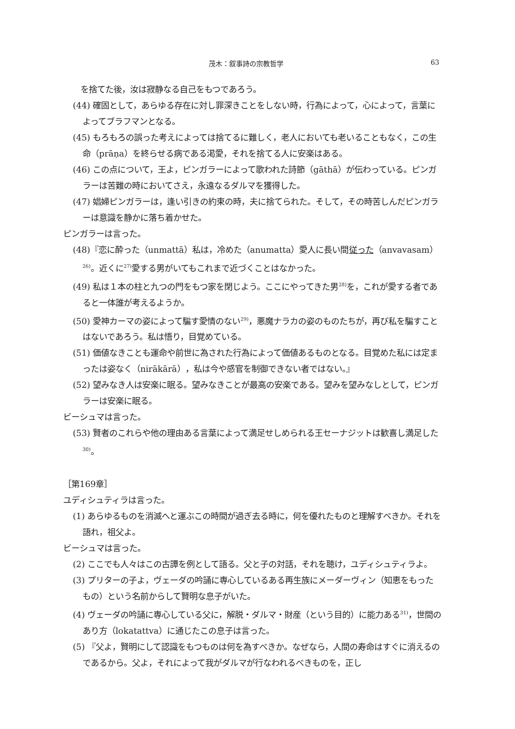茂木：叙事詩の宗教哲学 63
を捨てた後，汝は寂静なる自己をもつであろう。
(44) 確固として，あらゆる存在に対し罪深きことをしない時，行為によって，心によって，言葉によってブラフマンとなる。
(45) もろもろの誤った考えによっては捨てるに難しく，老人においても老いることもなく，この生命（prāṇa）を終らせる病である渇愛，それを捨てる人に安楽はある。
(46) この点について，王よ，ピンガラーによって歌われた詩節（gāthā）が伝わっている。ピンガラーは苦難の時においてさえ，永遠なるダルマを獲得した。
(47) 娼婦ピンガラーは，逢い引きの約束の時，夫に捨てられた。そして，その時苦しんだピンガラーは意識を静かに落ち着かせた。
ピンガラーは言った。
(48)『恋に酔った（unmattā）私は，冷めた（anumatta）愛人に長い間従った（anvavasam）<sup>26)</sup>。近くに<sup>27)</sup>愛する男がいてもこれまで近づくことはなかった。
(49) 私は１本の柱と九つの門をもつ家を閉じよう。ここにやってきた男<sup>28)</sup>を，これが愛する者であると一体誰が考えるようか。
(50) 愛神カーマの姿によって騙す愛情のない<sup>29)</sup>，悪魔ナラカの姿のものたちが，再び私を騙すことはないであろう。私は悟り，目覚めている。
(51) 価値なきことも運命や前世に為された行為によって価値あるものとなる。目覚めた私には定まったは姿なく（nirākārā），私は今や感官を制御できない者ではない。』
(52) 望みなき人は安楽に眠る。望みなきことが最高の安楽である。望みを望みなしとして，ピンガラーは安楽に眠る。
ビーシュマは言った。
(53) 賢者のこれらや他の理由ある言葉によって満足せしめられる王セーナジットは歓喜し満足した<sup>30)</sup>。
［第169章］
ユディシュティラは言った。
(1) あらゆるものを消滅へと運ぶこの時間が過ぎ去る時に，何を優れたものと理解すべきか。それを語れ，祖父よ。
ビーシュマは言った。
(2) ここでも人々はこの古譚を例として語る。父と子の対話，それを聴け，ユディシュティラよ。
(3) プリターの子よ，ヴェーダの吟誦に専心しているある再生族にメーダーヴィン（知恵をもったもの）という名前からして賢明な息子がいた。
(4) ヴェーダの吟誦に専心している父に，解脱・ダルマ・財産（という目的）に能力ある<sup>31)</sup>，世間のあり方（lokatattva）に通じたこの息子は言った。
(5) 『父よ，賢明にして認識をもつものは何を為すべきか。なぜなら，人間の寿命はすぐに消えるのであるから。父よ，それによって我がダルマが行なわれるべきものを，正し